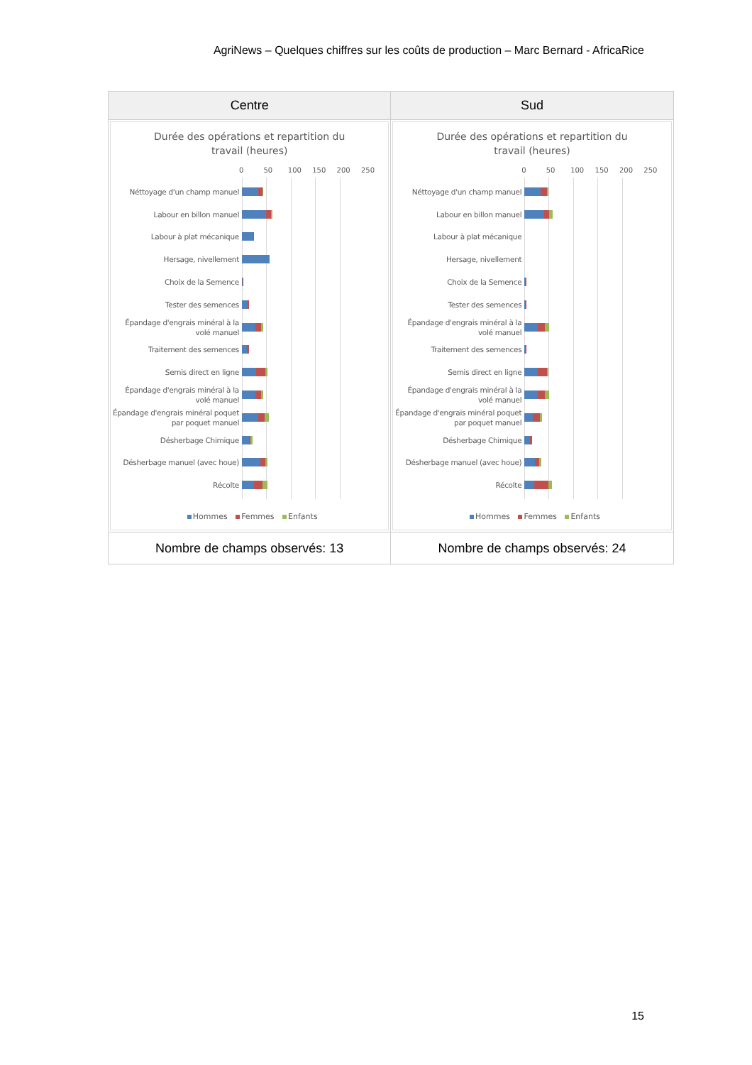AgriNews – Quelques chiffres sur les coûts de production – Marc Bernard - AfricaRice
| Centre | Sud |
| --- | --- |
| Durée des opérations et repartition du travail (heures) 0 50 100 150 200 250 Néttoyage d'un champ manuel Labour en billon manuel Labour à plat mécanique Hersage, nivellement Choix de la Semence Tester des semences Épandage d'engrais minéral à la volé manuel Traitement des semences Semis direct en ligne Épandage d'engrais minéral à la volé manuel Épandage d'engrais minéral poquet par poquet manuel Désherbage Chimique Désherbage manuel (avec houe) Récolte Hommes Femmes Enfants | Durée des opérations et repartition du travail (heures) 0 50 100 150 200 250 Néttoyage d'un champ manuel Labour en billon manuel Labour à plat mécanique Hersage, nivellement Choix de la Semence Tester des semences Épandage d'engrais minéral à la volé manuel Traitement des semences Semis direct en ligne Épandage d'engrais minéral à la volé manuel Épandage d'engrais minéral poquet par poquet manuel Désherbage Chimique Désherbage manuel (avec houe) Récolte Hommes Femmes Enfants |
| Nombre de champs observés: 13 | Nombre de champs observés: 24 |
15